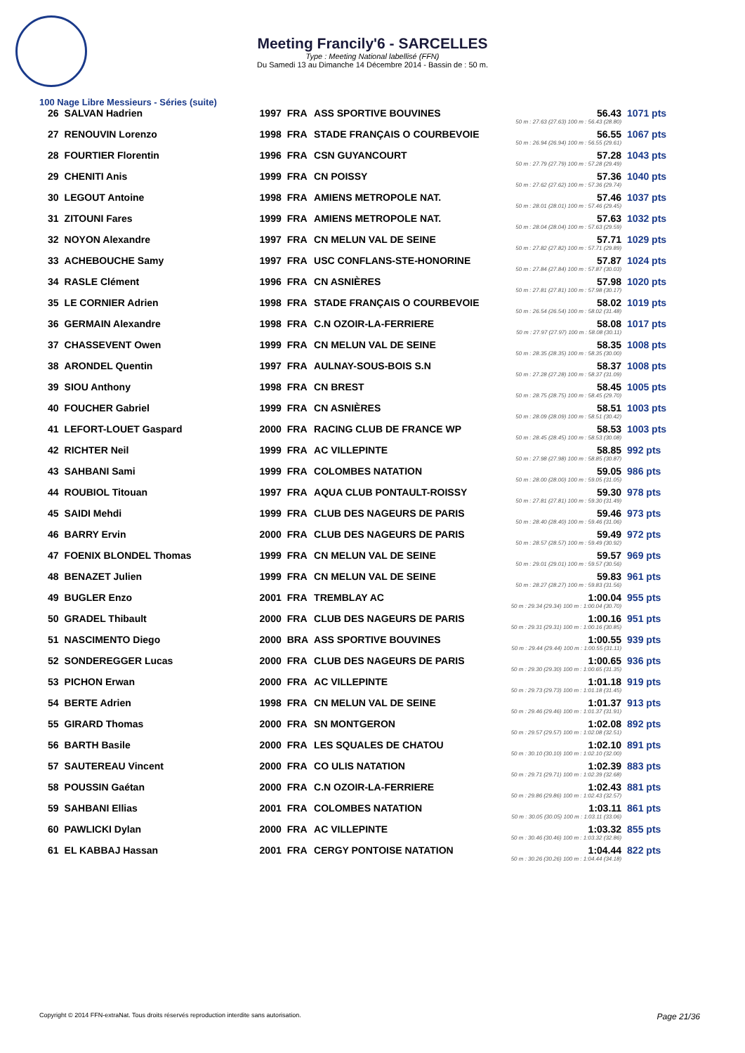Meeting Francily'6 - SARCELLES
Type : Meeting National labellisé (FFN)
Du Samedi 13 au Dimanche 14 Décembre 2014 - Bassin de : 50 m.
100 Nage Libre Messieurs - Séries (suite)
| 26 | SALVAN Hadrien | 1997 | FRA | ASS SPORTIVE BOUVINES | 56.43 50 m : 27.63 (27.63) 100 m : 56.43 (28.80) | 1071 pts |
| 27 | RENOUVIN Lorenzo | 1998 | FRA | STADE FRANÇAIS O COURBEVOIE | 56.55 50 m : 26.94 (26.94) 100 m : 56.55 (29.61) | 1067 pts |
| 28 | FOURTIER Florentin | 1996 | FRA | CSN GUYANCOURT | 57.28 50 m : 27.79 (27.79) 100 m : 57.28 (29.49) | 1043 pts |
| 29 | CHENITI Anis | 1999 | FRA | CN POISSY | 57.36 50 m : 27.62 (27.62) 100 m : 57.36 (29.74) | 1040 pts |
| 30 | LEGOUT Antoine | 1998 | FRA | AMIENS METROPOLE NAT. | 57.46 50 m : 28.01 (28.01) 100 m : 57.46 (29.45) | 1037 pts |
| 31 | ZITOUNI Fares | 1999 | FRA | AMIENS METROPOLE NAT. | 57.63 50 m : 28.04 (28.04) 100 m : 57.63 (29.59) | 1032 pts |
| 32 | NOYON Alexandre | 1997 | FRA | CN MELUN VAL DE SEINE | 57.71 50 m : 27.82 (27.82) 100 m : 57.71 (29.89) | 1029 pts |
| 33 | ACHEBOUCHE Samy | 1997 | FRA | USC CONFLANS-STE-HONORINE | 57.87 50 m : 27.84 (27.84) 100 m : 57.87 (30.03) | 1024 pts |
| 34 | RASLE Clément | 1996 | FRA | CN ASNIÈRES | 57.98 50 m : 27.81 (27.81) 100 m : 57.98 (30.17) | 1020 pts |
| 35 | LE CORNIER Adrien | 1998 | FRA | STADE FRANÇAIS O COURBEVOIE | 58.02 50 m : 26.54 (26.54) 100 m : 58.02 (31.48) | 1019 pts |
| 36 | GERMAIN Alexandre | 1998 | FRA | C.N OZOIR-LA-FERRIERE | 58.08 50 m : 27.97 (27.97) 100 m : 58.08 (30.11) | 1017 pts |
| 37 | CHASSEVENT Owen | 1999 | FRA | CN MELUN VAL DE SEINE | 58.35 50 m : 28.35 (28.35) 100 m : 58.35 (30.00) | 1008 pts |
| 38 | ARONDEL Quentin | 1997 | FRA | AULNAY-SOUS-BOIS S.N | 58.37 50 m : 27.28 (27.28) 100 m : 58.37 (31.09) | 1008 pts |
| 39 | SIOU Anthony | 1998 | FRA | CN BREST | 58.45 50 m : 28.75 (28.75) 100 m : 58.45 (29.70) | 1005 pts |
| 40 | FOUCHER Gabriel | 1999 | FRA | CN ASNIÈRES | 58.51 50 m : 28.09 (28.09) 100 m : 58.51 (30.42) | 1003 pts |
| 41 | LEFORT-LOUET Gaspard | 2000 | FRA | RACING CLUB DE FRANCE WP | 58.53 50 m : 28.45 (28.45) 100 m : 58.53 (30.08) | 1003 pts |
| 42 | RICHTER Neil | 1999 | FRA | AC VILLEPINTE | 58.85 50 m : 27.98 (27.98) 100 m : 58.85 (30.87) | 992 pts |
| 43 | SAHBANI Sami | 1999 | FRA | COLOMBES NATATION | 59.05 50 m : 28.00 (28.00) 100 m : 59.05 (31.05) | 986 pts |
| 44 | ROUBIOL Titouan | 1997 | FRA | AQUA CLUB PONTAULT-ROISSY | 59.30 50 m : 27.81 (27.81) 100 m : 59.30 (31.49) | 978 pts |
| 45 | SAIDI Mehdi | 1999 | FRA | CLUB DES NAGEURS DE PARIS | 59.46 50 m : 28.40 (28.40) 100 m : 59.46 (31.06) | 973 pts |
| 46 | BARRY Ervin | 2000 | FRA | CLUB DES NAGEURS DE PARIS | 59.49 50 m : 28.57 (28.57) 100 m : 59.49 (30.92) | 972 pts |
| 47 | FOENIX BLONDEL Thomas | 1999 | FRA | CN MELUN VAL DE SEINE | 59.57 50 m : 29.01 (29.01) 100 m : 59.57 (30.56) | 969 pts |
| 48 | BENAZET Julien | 1999 | FRA | CN MELUN VAL DE SEINE | 59.83 50 m : 28.27 (28.27) 100 m : 59.83 (31.56) | 961 pts |
| 49 | BUGLER Enzo | 2001 | FRA | TREMBLAY AC | 1:00.04 50 m : 29.34 (29.34) 100 m : 1:00.04 (30.70) | 955 pts |
| 50 | GRADEL Thibault | 2000 | FRA | CLUB DES NAGEURS DE PARIS | 1:00.16 50 m : 29.31 (29.31) 100 m : 1:00.16 (30.85) | 951 pts |
| 51 | NASCIMENTO Diego | 2000 | BRA | ASS SPORTIVE BOUVINES | 1:00.55 50 m : 29.44 (29.44) 100 m : 1:00.55 (31.11) | 939 pts |
| 52 | SONDEREGGER Lucas | 2000 | FRA | CLUB DES NAGEURS DE PARIS | 1:00.65 50 m : 29.30 (29.30) 100 m : 1:00.65 (31.35) | 936 pts |
| 53 | PICHON Erwan | 2000 | FRA | AC VILLEPINTE | 1:01.18 50 m : 29.73 (29.73) 100 m : 1:01.18 (31.45) | 919 pts |
| 54 | BERTE Adrien | 1998 | FRA | CN MELUN VAL DE SEINE | 1:01.37 50 m : 29.46 (29.46) 100 m : 1:01.37 (31.91) | 913 pts |
| 55 | GIRARD Thomas | 2000 | FRA | SN MONTGERON | 1:02.08 50 m : 29.57 (29.57) 100 m : 1:02.08 (32.51) | 892 pts |
| 56 | BARTH Basile | 2000 | FRA | LES SQUALES DE CHATOU | 1:02.10 50 m : 30.10 (30.10) 100 m : 1:02.10 (32.00) | 891 pts |
| 57 | SAUTEREAU Vincent | 2000 | FRA | CO ULIS NATATION | 1:02.39 50 m : 29.71 (29.71) 100 m : 1:02.39 (32.68) | 883 pts |
| 58 | POUSSIN Gaétan | 2000 | FRA | C.N OZOIR-LA-FERRIERE | 1:02.43 50 m : 29.86 (29.86) 100 m : 1:02.43 (32.57) | 881 pts |
| 59 | SAHBANI Ellias | 2001 | FRA | COLOMBES NATATION | 1:03.11 50 m : 30.05 (30.05) 100 m : 1:03.11 (33.06) | 861 pts |
| 60 | PAWLICKI Dylan | 2000 | FRA | AC VILLEPINTE | 1:03.32 50 m : 30.46 (30.46) 100 m : 1:03.32 (32.86) | 855 pts |
| 61 | EL KABBAJ Hassan | 2001 | FRA | CERGY PONTOISE NATATION | 1:04.44 50 m : 30.26 (30.26) 100 m : 1:04.44 (34.18) | 822 pts |
Copyright © 2014 FFN-extraNat. Tous droits réservés reproduction interdite sans autorisation. Page 21/36